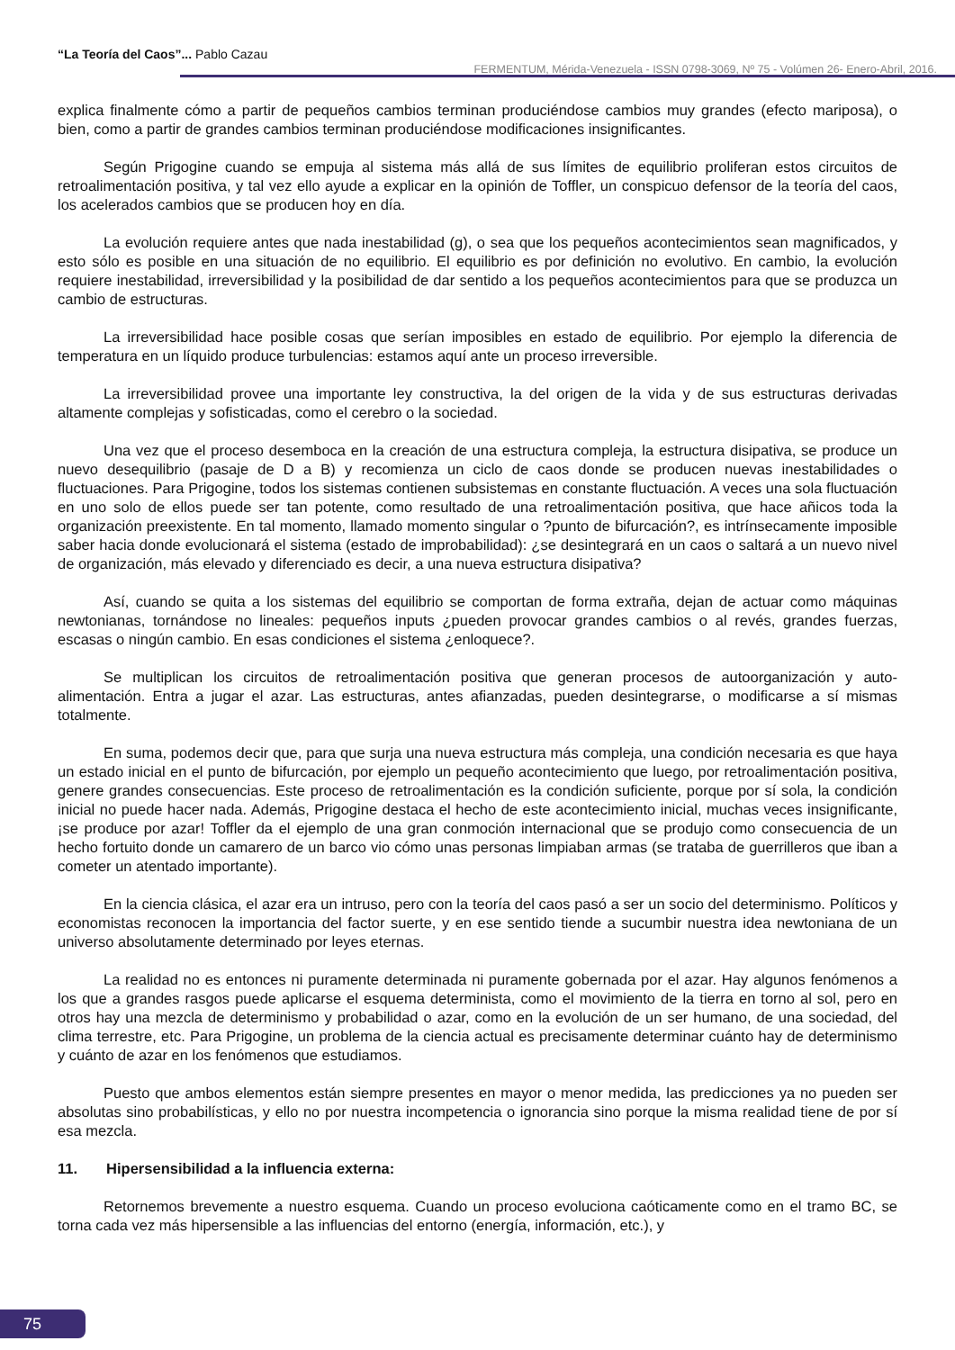“La Teoría del Caos”... Pablo Cazau
FERMENTUM, Mérida-Venezuela - ISSN 0798-3069, Nº 75 - Volúmen 26- Enero-Abril, 2016.
explica finalmente cómo a partir de pequeños cambios terminan produciéndose cambios muy grandes (efecto mariposa), o bien, como a partir de grandes cambios terminan produciéndose modificaciones insignificantes.
Según Prigogine cuando se empuja al sistema más allá de sus límites de equilibrio proliferan estos circuitos de retroalimentación positiva, y tal vez ello ayude a explicar en la opinión de Toffler, un conspicuo defensor de la teoría del caos, los acelerados cambios que se producen hoy en día.
La evolución requiere antes que nada inestabilidad (g), o sea que los pequeños acontecimientos sean magnificados, y esto sólo es posible en una situación de no equilibrio. El equilibrio es por definición no evolutivo. En cambio, la evolución requiere inestabilidad, irreversibilidad y la posibilidad de dar sentido a los pequeños acontecimientos para que se produzca un cambio de estructuras.
La irreversibilidad hace posible cosas que serían imposibles en estado de equilibrio. Por ejemplo la diferencia de temperatura en un líquido produce turbulencias: estamos aquí ante un proceso irreversible.
La irreversibilidad provee una importante ley constructiva, la del origen de la vida y de sus estructuras derivadas altamente complejas y sofisticadas, como el cerebro o la sociedad.
Una vez que el proceso desemboca en la creación de una estructura compleja, la estructura disipativa, se produce un nuevo desequilibrio (pasaje de D a B) y recomienza un ciclo de caos donde se producen nuevas inestabilidades o fluctuaciones. Para Prigogine, todos los sistemas contienen subsistemas en constante fluctuación. A veces una sola fluctuación en uno solo de ellos puede ser tan potente, como resultado de una retroalimentación positiva, que hace añicos toda la organización preexistente. En tal momento, llamado momento singular o ?punto de bifurcación?, es intrínsecamente imposible saber hacia donde evolucionará el sistema (estado de improbabilidad): ¿se desintegrará en un caos o saltará a un nuevo nivel de organización, más elevado y diferenciado es decir, a una nueva estructura disipativa?
Así, cuando se quita a los sistemas del equilibrio se comportan de forma extraña, dejan de actuar como máquinas newtonianas, tornándose no lineales: pequeños inputs ¿pueden provocar grandes cambios o al revés, grandes fuerzas, escasas o ningún cambio. En esas condiciones el sistema ¿enloquece?.
Se multiplican los circuitos de retroalimentación positiva que generan procesos de autoorganización y auto-alimentación. Entra a jugar el azar. Las estructuras, antes afianzadas, pueden desintegrarse, o modificarse a sí mismas totalmente.
En suma, podemos decir que, para que surja una nueva estructura más compleja, una condición necesaria es que haya un estado inicial en el punto de bifurcación, por ejemplo un pequeño acontecimiento que luego, por retroalimentación positiva, genere grandes consecuencias. Este proceso de retroalimentación es la condición suficiente, porque por sí sola, la condición inicial no puede hacer nada. Además, Prigogine destaca el hecho de este acontecimiento inicial, muchas veces insignificante, ¡se produce por azar! Toffler da el ejemplo de una gran conmoción internacional que se produjo como consecuencia de un hecho fortuito donde un camarero de un barco vio cómo unas personas limpiaban armas (se trataba de guerrilleros que iban a cometer un atentado importante).
En la ciencia clásica, el azar era un intruso, pero con la teoría del caos pasó a ser un socio del determinismo. Políticos y economistas reconocen la importancia del factor suerte, y en ese sentido tiende a sucumbir nuestra idea newtoniana de un universo absolutamente determinado por leyes eternas.
La realidad no es entonces ni puramente determinada ni puramente gobernada por el azar. Hay algunos fenómenos a los que a grandes rasgos puede aplicarse el esquema determinista, como el movimiento de la tierra en torno al sol, pero en otros hay una mezcla de determinismo y probabilidad o azar, como en la evolución de un ser humano, de una sociedad, del clima terrestre, etc. Para Prigogine, un problema de la ciencia actual es precisamente determinar cuánto hay de determinismo y cuánto de azar en los fenómenos que estudiamos.
Puesto que ambos elementos están siempre presentes en mayor o menor medida, las predicciones ya no pueden ser absolutas sino probabilísticas, y ello no por nuestra incompetencia o ignorancia sino porque la misma realidad tiene de por sí esa mezcla.
11. Hipersensibilidad a la influencia externa:
Retornemos brevemente a nuestro esquema. Cuando un proceso evoluciona caóticamente como en el tramo BC, se torna cada vez más hipersensible a las influencias del entorno (energía, información, etc.), y
75